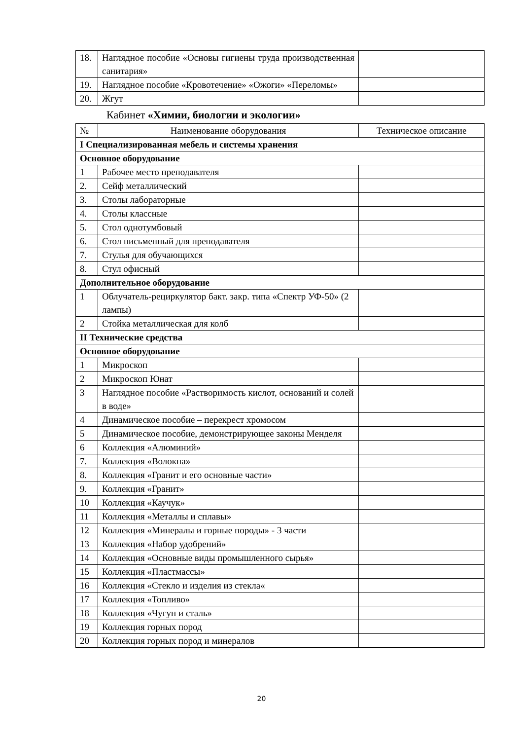| 18. | Наглядное пособие «Основы гигиены труда производственная санитария» | |
| 19. | Наглядное пособие «Кровотечение» «Ожоги» «Переломы» | |
| 20. | Жгут | |
Кабинет «Химии, биологии и экологии»
| № | Наименование оборудования | Техническое описание |
| --- | --- | --- |
| I Специализированная мебель и системы хранения | | |
| Основное оборудование | | |
| 1 | Рабочее место преподавателя | |
| 2. | Сейф металлический | |
| 3. | Столы лабораторные | |
| 4. | Столы классные | |
| 5. | Стол однотумбовый | |
| 6. | Стол письменный для преподавателя | |
| 7. | Стулья для обучающихся | |
| 8. | Стул офисный | |
| Дополнительное оборудование | | |
| 1 | Облучатель-рециркулятор бакт. закр. типа «Спектр УФ-50» (2 лампы) | |
| 2 | Стойка металлическая для колб | |
| II Технические средства | | |
| Основное оборудование | | |
| 1 | Микроскоп | |
| 2 | Микроскоп Юнат | |
| 3 | Наглядное пособие «Растворимость кислот, оснований и солей в воде» | |
| 4 | Динамическое пособие – перекрест хромосом | |
| 5 | Динамическое пособие, демонстрирующее законы Менделя | |
| 6 | Коллекция «Алюминий» | |
| 7. | Коллекция «Волокна» | |
| 8. | Коллекция «Гранит и его основные части» | |
| 9. | Коллекция «Гранит» | |
| 10 | Коллекция «Каучук» | |
| 11 | Коллекция «Металлы и сплавы» | |
| 12 | Коллекция «Минералы и горные породы» - 3 части | |
| 13 | Коллекция «Набор удобрений» | |
| 14 | Коллекция «Основные виды промышленного сырья» | |
| 15 | Коллекция «Пластмассы» | |
| 16 | Коллекция «Стекло и изделия из стекла« | |
| 17 | Коллекция «Топливо» | |
| 18 | Коллекция «Чугун и сталь» | |
| 19 | Коллекция горных пород | |
| 20 | Коллекция горных пород и минералов | |
20